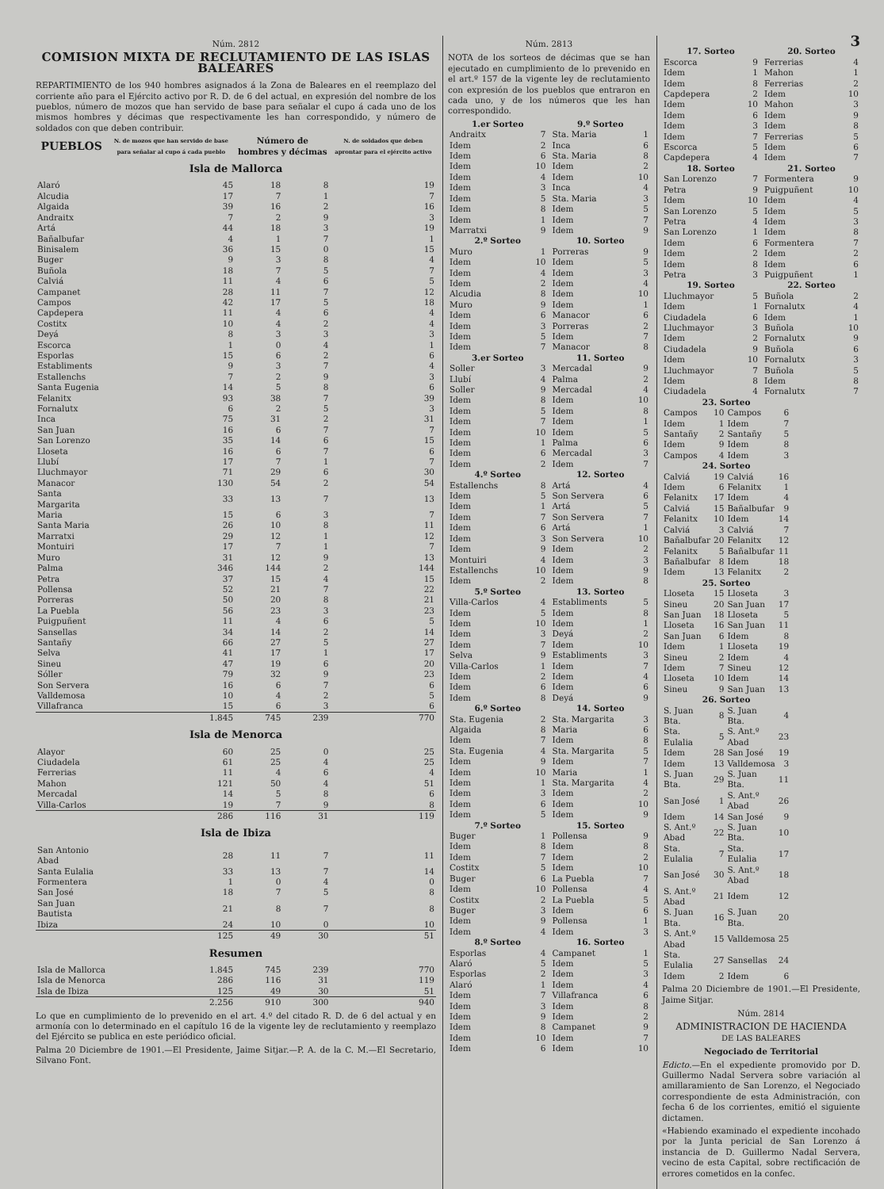Núm. 2812
COMISION MIXTA DE RECLUTAMIENTO DE LAS ISLAS BALEARES
REPARTIMIENTO de los 940 hombres asignados á la Zona de Baleares en el reemplazo del corriente año para el Ejército activo por R. D. de 6 del actual, en expresión del nombre de los pueblos, número de mozos que han servido de base para señalar el cupo á cada uno de los mismos hombres y décimas que respectivamente les han correspondido, y número de soldados con que deben contribuir.
| PUEBLOS | N. de mozos que han servido de base para señalar al cupo á cada pueblo | Número de hombres y décimas | | N. de soldados que deben aprontar para el ejército activo |
| --- | --- | --- | --- | --- |
| Isla de Mallorca | | | | |
| Alaró | 45 | 18 | 8 | 19 |
| Alcudia | 17 | 7 | 1 | 7 |
| Algaida | 39 | 16 | 2 | 16 |
| Andraitx | 7 | 2 | 9 | 3 |
| Artá | 44 | 18 | 3 | 19 |
| Bañalbufar | 4 | 1 | 7 | 1 |
| Binisalem | 36 | 15 | 0 | 15 |
| Buger | 9 | 3 | 8 | 4 |
| Buñola | 18 | 7 | 5 | 7 |
| Calviá | 11 | 4 | 6 | 5 |
| Campanet | 28 | 11 | 7 | 12 |
| Campos | 42 | 17 | 5 | 18 |
| Capdepera | 11 | 4 | 6 | 4 |
| Costitx | 10 | 4 | 2 | 4 |
| Deyá | 8 | 3 | 3 | 3 |
| Escorca | 1 | 0 | 4 | 1 |
| Esporlas | 15 | 6 | 2 | 6 |
| Establiments | 9 | 3 | 7 | 4 |
| Estallenchs | 7 | 2 | 9 | 3 |
| Santa Eugenia | 14 | 5 | 8 | 6 |
| Felanitx | 93 | 38 | 7 | 39 |
| Fornalutx | 6 | 2 | 5 | 3 |
| Inca | 75 | 31 | 2 | 31 |
| San Juan | 16 | 6 | 7 | 7 |
| San Lorenzo | 35 | 14 | 6 | 15 |
| Lloseta | 16 | 6 | 7 | 6 |
| Llubí | 17 | 7 | 1 | 7 |
| Lluchmayor | 71 | 29 | 6 | 30 |
| Manacor | 130 | 54 | 2 | 54 |
| Santa Margarita | 33 | 13 | 7 | 13 |
| Maria | 15 | 6 | 3 | 7 |
| Santa Maria | 26 | 10 | 8 | 11 |
| Marratxi | 29 | 12 | 1 | 12 |
| Montuiri | 17 | 7 | 1 | 7 |
| Muro | 31 | 12 | 9 | 13 |
| Palma | 346 | 144 | 2 | 144 |
| Petra | 37 | 15 | 4 | 15 |
| Pollensa | 52 | 21 | 7 | 22 |
| Porreras | 50 | 20 | 8 | 21 |
| La Puebla | 56 | 23 | 3 | 23 |
| Puigpuñent | 11 | 4 | 6 | 5 |
| Sansellas | 34 | 14 | 2 | 14 |
| Santañy | 66 | 27 | 5 | 27 |
| Selva | 41 | 17 | 1 | 17 |
| Sineu | 47 | 19 | 6 | 20 |
| Sóller | 79 | 32 | 9 | 23 |
| Son Servera | 16 | 6 | 7 | 6 |
| Valldemosa | 10 | 4 | 2 | 5 |
| Villafranca | 15 | 6 | 3 | 6 |
| | 1.845 | 745 | 239 | 770 |
| Isla de Menorca | | | | |
| Alayor | 60 | 25 | 0 | 25 |
| Ciudadela | 61 | 25 | 4 | 25 |
| Ferrerias | 11 | 4 | 6 | 4 |
| Mahon | 121 | 50 | 4 | 51 |
| Mercadal | 14 | 5 | 8 | 6 |
| Villa-Carlos | 19 | 7 | 9 | 8 |
| | 286 | 116 | 31 | 119 |
| Isla de Ibiza | | | | |
| San Antonio Abad | 28 | 11 | 7 | 11 |
| Santa Eulalia | 33 | 13 | 7 | 14 |
| Formentera | 1 | 0 | 4 | 0 |
| San José | 18 | 7 | 5 | 8 |
| San Juan Bautista | 21 | 8 | 7 | 8 |
| Ibiza | 24 | 10 | 0 | 10 |
| | 125 | 49 | 30 | 51 |
| Resumen | | | | |
| Isla de Mallorca | 1.845 | 745 | 239 | 770 |
| Isla de Menorca | 286 | 116 | 31 | 119 |
| Isla de Ibiza | 125 | 49 | 30 | 51 |
| | 2.256 | 910 | 300 | 940 |
Lo que en cumplimiento de lo prevenido en el art. 4.º del citado R. D. de 6 del actual y en armonía con lo determinado en el capítulo 16 de la vigente ley de reclutamiento y reemplazo del Ejército se publica en este periódico oficial.
Palma 20 Diciembre de 1901.—El Presidente, Jaime Sitjar.—P. A. de la C. M.—El Secretario, Silvano Font.
Núm. 2813
NOTA de los sorteos de décimas que se han ejecutado en cumplimiento de lo prevenido en el art.º 157 de la vigente ley de reclutamiento con expresión de los pueblos que entraron en cada uno, y de los números que les han correspondido.
| 1.er Sorteo | |
| Andraitx | 7 |
| Idem | 2 |
| Idem | 6 |
| Idem | 10 |
| Idem | 4 |
| Idem | 3 |
| Idem | 5 |
| Idem | 8 |
| Idem | 1 |
| Marratxi | 9 |
| 9.º Sorteo | |
| Sta. Maria | 1 |
| Inca | 6 |
| Sta. Maria | 8 |
| Idem | 2 |
| Idem | 10 |
| Inca | 4 |
| Sta. Maria | 3 |
| Idem | 5 |
| Idem | 7 |
| Idem | 9 |
| 2.º Sorteo | |
| Muro | 1 |
| Idem | 10 |
| Idem | 4 |
| Idem | 2 |
| Alcudia | 8 |
| Muro | 9 |
| Idem | 6 |
| Idem | 3 |
| Idem | 5 |
| Idem | 7 |
| 10. Sorteo | |
| Porreras | 9 |
| Idem | 5 |
| Idem | 3 |
| Idem | 4 |
| Idem | 10 |
| Idem | 1 |
| Manacor | 6 |
| Porreras | 2 |
| Idem | 7 |
| Manacor | 8 |
| 3.er Sorteo | |
| Soller | 3 |
| Llubí | 4 |
| Soller | 9 |
| Idem | 8 |
| Idem | 5 |
| Idem | 7 |
| Idem | 10 |
| Idem | 1 |
| Idem | 6 |
| Idem | 2 |
| 11. Sorteo | |
| Mercadal | 9 |
| Palma | 2 |
| Mercadal | 4 |
| Idem | 10 |
| Idem | 8 |
| Idem | 1 |
| Idem | 5 |
| Palma | 6 |
| Mercadal | 3 |
| Idem | 7 |
| 4.º Sorteo | |
| Estallenchs | 8 |
| Idem | 5 |
| Idem | 1 |
| Idem | 7 |
| Idem | 6 |
| Idem | 3 |
| Idem | 9 |
| Montuiri | 4 |
| Estallenchs | 10 |
| Idem | 2 |
| 12. Sorteo | |
| Artá | 4 |
| Son Servera | 6 |
| Artá | 5 |
| Son Servera | 7 |
| Artá | 1 |
| Son Servera | 10 |
| Idem | 2 |
| Idem | 3 |
| Idem | 9 |
| Idem | 8 |
| 5.º Sorteo | |
| Villa-Carlos | 4 |
| Idem | 5 |
| Idem | 10 |
| Idem | 3 |
| Idem | 7 |
| Selva | 9 |
| Villa-Carlos | 1 |
| Idem | 2 |
| Idem | 6 |
| Idem | 8 |
| 13. Sorteo | |
| Establiments | 5 |
| Idem | 8 |
| Idem | 1 |
| Deyá | 2 |
| Idem | 10 |
| Establiments | 3 |
| Idem | 7 |
| Idem | 4 |
| Idem | 6 |
| Deyá | 9 |
| 6.º Sorteo | |
| Sta. Eugenia | 2 |
| Algaida | 8 |
| Idem | 7 |
| Sta. Eugenia | 4 |
| Idem | 9 |
| Idem | 10 |
| Idem | 1 |
| Idem | 3 |
| Idem | 6 |
| Idem | 5 |
| 14. Sorteo | |
| Sta. Margarita | 3 |
| Maria | 6 |
| Idem | 8 |
| Sta. Margarita | 5 |
| Idem | 7 |
| Maria | 1 |
| Sta. Margarita | 4 |
| Idem | 2 |
| Idem | 10 |
| Idem | 9 |
| 7.º Sorteo | |
| Buger | 1 |
| Idem | 8 |
| Idem | 7 |
| Costitx | 5 |
| Buger | 6 |
| Idem | 10 |
| Costitx | 2 |
| Buger | 3 |
| Idem | 9 |
| Idem | 4 |
| 15. Sorteo | |
| Pollensa | 9 |
| Idem | 8 |
| Idem | 2 |
| Idem | 10 |
| La Puebla | 7 |
| Pollensa | 4 |
| La Puebla | 5 |
| Idem | 6 |
| Pollensa | 1 |
| Idem | 3 |
| 8.º Sorteo | |
| Esporlas | 4 |
| Alaró | 5 |
| Esporlas | 2 |
| Alaró | 1 |
| Idem | 7 |
| Idem | 3 |
| Idem | 9 |
| Idem | 8 |
| Idem | 10 |
| Idem | 6 |
| 16. Sorteo | |
| Campanet | 1 |
| Idem | 5 |
| Idem | 3 |
| Idem | 4 |
| Villafranca | 6 |
| Idem | 8 |
| Idem | 2 |
| Campanet | 9 |
| Idem | 7 |
| Idem | 10 |
3
| 17. Sorteo | |
| Escorca | 9 |
| Idem | 1 |
| Idem | 8 |
| Capdepera | 2 |
| Idem | 10 |
| Idem | 6 |
| Idem | 3 |
| Idem | 7 |
| Escorca | 5 |
| Capdepera | 4 |
| 20. Sorteo | |
| Ferrerias | 4 |
| Mahon | 1 |
| Ferrerias | 2 |
| Idem | 10 |
| Mahon | 3 |
| Idem | 9 |
| Idem | 8 |
| Ferrerias | 5 |
| Idem | 6 |
| Idem | 7 |
| 18. Sorteo | |
| San Lorenzo | 7 |
| Petra | 9 |
| Idem | 10 |
| San Lorenzo | 5 |
| Petra | 4 |
| San Lorenzo | 1 |
| Idem | 6 |
| Idem | 2 |
| Idem | 8 |
| Petra | 3 |
| 21. Sorteo | |
| Formentera | 9 |
| Puigpuñent | 10 |
| Idem | 4 |
| Idem | 5 |
| Idem | 3 |
| Idem | 8 |
| Formentera | 7 |
| Idem | 2 |
| Idem | 6 |
| Puigpuñent | 1 |
| 19. Sorteo | |
| Lluchmayor | 5 |
| Idem | 1 |
| Ciudadela | 6 |
| Lluchmayor | 3 |
| Idem | 2 |
| Ciudadela | 9 |
| Idem | 10 |
| Lluchmayor | 7 |
| Idem | 8 |
| Ciudadela | 4 |
| 22. Sorteo | |
| Buñola | 2 |
| Fornalutx | 4 |
| Idem | 1 |
| Buñola | 10 |
| Fornalutx | 9 |
| Buñola | 6 |
| Fornalutx | 3 |
| Buñola | 5 |
| Idem | 8 |
| Fornalutx | 7 |
| 23. Sorteo | | | |
| Campos | 10 | Campos | 6 |
| Idem | 1 | Idem | 7 |
| Santañy | 2 | Santañy | 5 |
| Idem | 9 | Idem | 8 |
| Campos | 4 | Idem | 3 |
| 24. Sorteo | | | |
| Calviá | 19 | Calviá | 16 |
| Idem | 6 | Felanitx | 1 |
| Felanitx | 17 | Idem | 4 |
| Calviá | 15 | Bañalbufar | 9 |
| Felanitx | 10 | Idem | 14 |
| Calviá | 3 | Calviá | 7 |
| Bañalbufar | 20 | Felanitx | 12 |
| Felanitx | 5 | Bañalbufar | 11 |
| Bañalbufar | 8 | Idem | 18 |
| Idem | 13 | Felanitx | 2 |
| 25. Sorteo | | | |
| Lloseta | 15 | Lloseta | 3 |
| Sineu | 20 | San Juan | 17 |
| San Juan | 18 | Lloseta | 5 |
| Lloseta | 16 | San Juan | 11 |
| San Juan | 6 | Idem | 8 |
| Idem | 1 | Lloseta | 19 |
| Sineu | 2 | Idem | 4 |
| Idem | 7 | Sineu | 12 |
| Lloseta | 10 | Idem | 14 |
| Sineu | 9 | San Juan | 13 |
| 26. Sorteo | | | |
| S. Juan Bta. | 8 | S. Juan Bta. | 4 |
| Sta. Eulalia | 5 | S. Ant.º Abad | 23 |
| Idem | 28 | San José | 19 |
| Idem | 13 | Valldemosa | 3 |
| S. Juan Bta. | 29 | S. Juan Bta. | 11 |
| San José | 1 | S. Ant.º Abad | 26 |
| Idem | 14 | San José | 9 |
| S. Ant.º Abad | 22 | S. Juan Bta. | 10 |
| Sta. Eulalia | 7 | Sta. Eulalia | 17 |
| San José | 30 | S. Ant.º Abad | 18 |
| S. Ant.º Abad | 21 | Idem | 12 |
| S. Juan Bta. | 16 | S. Juan Bta. | 20 |
| S. Ant.º Abad | 15 | Valldemosa | 25 |
| Sta. Eulalia | 27 | Sansellas | 24 |
| Idem | 2 | Idem | 6 |
Palma 20 Diciembre de 1901.—El Presidente, Jaime Sitjar.
Núm. 2814
ADMINISTRACION DE HACIENDA
DE LAS BALEARES
Negociado de Territorial
Edicto.—En el expediente promovido por D. Guillermo Nadal Servera sobre variación al amillaramiento de San Lorenzo, el Negociado correspondiente de esta Administración, con fecha 6 de los corrientes, emitió el siguiente dictamen.
«Habiendo examinado el expediente incohado por la Junta pericial de San Lorenzo á instancia de D. Guillermo Nadal Servera, vecino de esta Capital, sobre rectificación de errores cometidos en la confec.